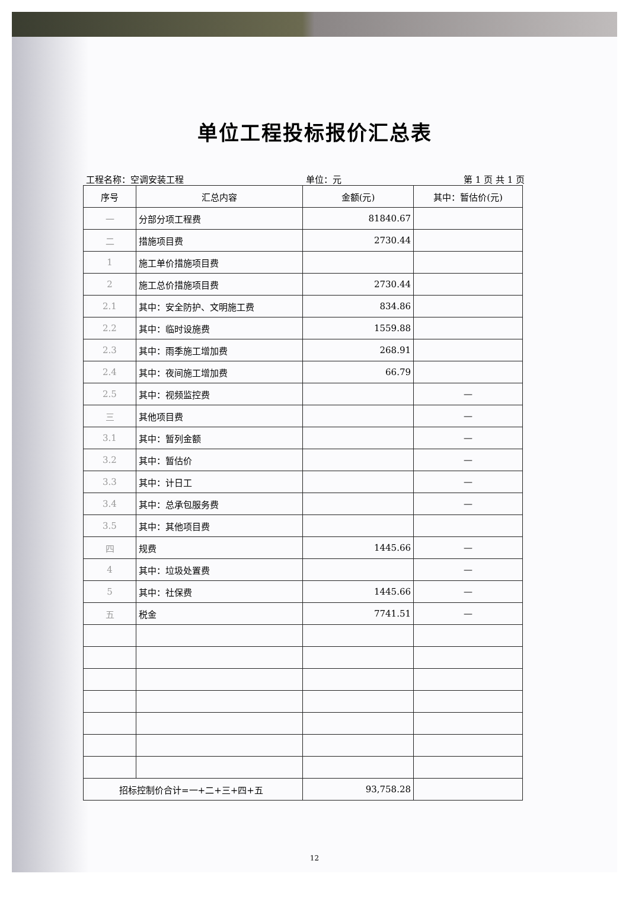单位工程投标报价汇总表
工程名称：空调安装工程 单位：元 第 1 页 共 1 页
| 序号 | 汇总内容 | 金额(元) | 其中：暂估价(元) |
| --- | --- | --- | --- |
| 一 | 分部分项工程费 | 81840.67 | |
| 二 | 措施项目费 | 2730.44 | |
| 1 | 施工单价措施项目费 | | |
| 2 | 施工总价措施项目费 | 2730.44 | |
| 2.1 | 其中：安全防护、文明施工费 | 834.86 | |
| 2.2 | 其中：临时设施费 | 1559.88 | |
| 2.3 | 其中：雨季施工增加费 | 268.91 | |
| 2.4 | 其中：夜间施工增加费 | 66.79 | |
| 2.5 | 其中：视频监控费 | | — |
| 三 | 其他项目费 | | — |
| 3.1 | 其中：暂列金额 | | — |
| 3.2 | 其中：暂估价 | | — |
| 3.3 | 其中：计日工 | | — |
| 3.4 | 其中：总承包服务费 | | — |
| 3.5 | 其中：其他项目费 | | |
| 四 | 规费 | 1445.66 | — |
| 4 | 其中：垃圾处置费 | | — |
| 5 | 其中：社保费 | 1445.66 | — |
| 五 | 税金 | 7741.51 | — |
| 招标控制价合计=一+二+三+四+五 | | 93,758.28 | |
12